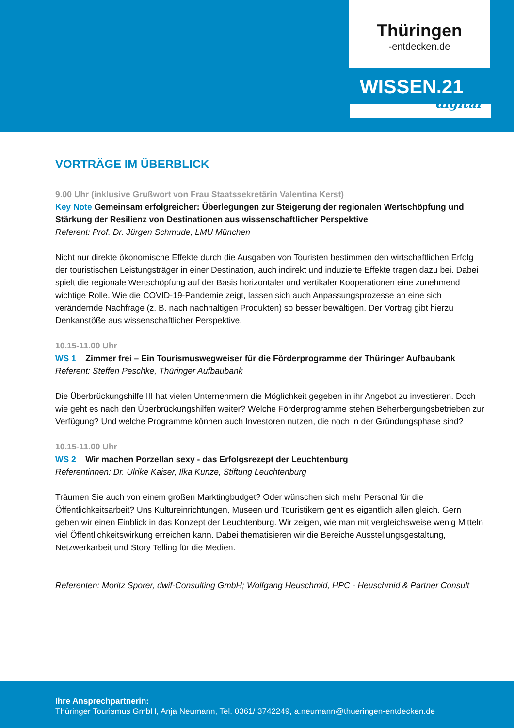Thüringen
-entdecken.de
WISSEN.21
digital
VORTRÄGE IM ÜBERBLICK
9.00 Uhr (inklusive Grußwort von Frau Staatssekretärin Valentina Kerst)
Key Note Gemeinsam erfolgreicher: Überlegungen zur Steigerung der regionalen Wertschöpfung und Stärkung der Resilienz von Destinationen aus wissenschaftlicher Perspektive
Referent: Prof. Dr. Jürgen Schmude, LMU München
Nicht nur direkte ökonomische Effekte durch die Ausgaben von Touristen bestimmen den wirtschaftlichen Erfolg der touristischen Leistungsträger in einer Destination, auch indirekt und induzierte Effekte tragen dazu bei. Dabei spielt die regionale Wertschöpfung auf der Basis horizontaler und vertikaler Kooperationen eine zunehmend wichtige Rolle. Wie die COVID-19-Pandemie zeigt, lassen sich auch Anpassungsprozesse an eine sich verändernde Nachfrage (z. B. nach nachhaltigen Produkten) so besser bewältigen. Der Vortrag gibt hierzu Denkanstöße aus wissenschaftlicher Perspektive.
10.15-11.00 Uhr
WS 1 Zimmer frei – Ein Tourismuswegweiser für die Förderprogramme der Thüringer Aufbaubank
Referent: Steffen Peschke, Thüringer Aufbaubank
Die Überbrückungshilfe III hat vielen Unternehmern die Möglichkeit gegeben in ihr Angebot zu investieren. Doch wie geht es nach den Überbrückungshilfen weiter? Welche Förderprogramme stehen Beherbergungsbetrieben zur Verfügung? Und welche Programme können auch Investoren nutzen, die noch in der Gründungsphase sind?
10.15-11.00 Uhr
WS 2 Wir machen Porzellan sexy - das Erfolgsrezept der Leuchtenburg
Referentinnen: Dr. Ulrike Kaiser, Ilka Kunze, Stiftung Leuchtenburg
Träumen Sie auch von einem großen Marktingbudget? Oder wünschen sich mehr Personal für die Öffentlichkeitsarbeit? Uns Kultureinrichtungen, Museen und Touristikern geht es eigentlich allen gleich. Gern geben wir einen Einblick in das Konzept der Leuchtenburg. Wir zeigen, wie man mit vergleichsweise wenig Mitteln viel Öffentlichkeitswirkung erreichen kann. Dabei thematisieren wir die Bereiche Ausstellungsgestaltung, Netzwerkarbeit und Story Telling für die Medien.
Referenten: Moritz Sporer, dwif-Consulting GmbH; Wolfgang Heuschmid, HPC - Heuschmid & Partner Consult
Ihre Ansprechpartnerin:
Thüringer Tourismus GmbH, Anja Neumann, Tel. 0361/ 3742249, a.neumann@thueringen-entdecken.de